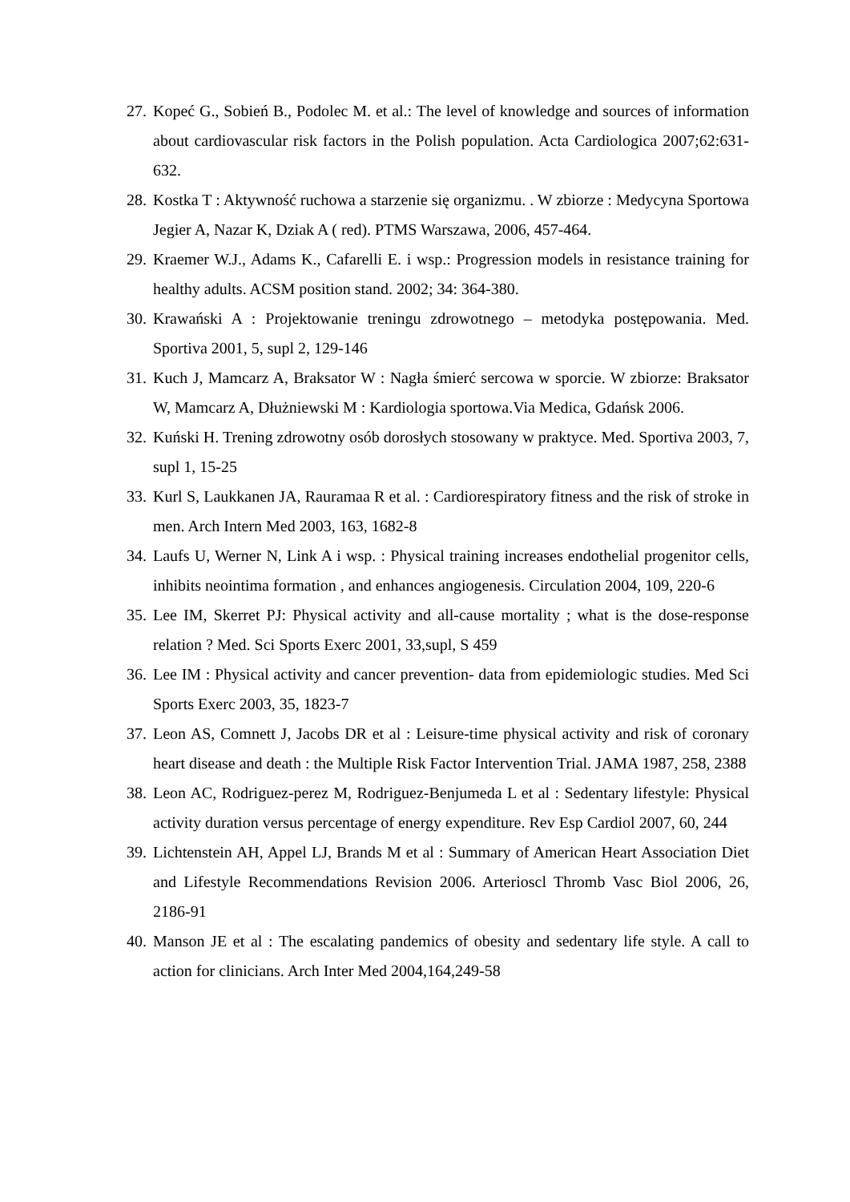27. Kopeć G., Sobień B., Podolec M. et al.: The level of knowledge and sources of information about cardiovascular risk factors in the Polish population. Acta Cardiologica 2007;62:631-632.
28. Kostka T : Aktywność ruchowa a starzenie się organizmu. . W zbiorze : Medycyna Sportowa Jegier A, Nazar K, Dziak A ( red). PTMS Warszawa, 2006, 457-464.
29. Kraemer W.J., Adams K., Cafarelli E. i wsp.: Progression models in resistance training for healthy adults. ACSM position stand. 2002; 34: 364-380.
30. Krawański A : Projektowanie treningu zdrowotnego – metodyka postępowania. Med. Sportiva 2001, 5, supl 2, 129-146
31. Kuch J, Mamcarz A, Braksator W : Nagła śmierć sercowa w sporcie. W zbiorze: Braksator W, Mamcarz A, Dłużniewski M : Kardiologia sportowa.Via Medica, Gdańsk 2006.
32. Kuński H. Trening zdrowotny osób dorosłych stosowany w praktyce. Med. Sportiva 2003, 7, supl 1, 15-25
33. Kurl S, Laukkanen JA, Rauramaa R et al. : Cardiorespiratory fitness and the risk of stroke in men. Arch Intern Med 2003, 163, 1682-8
34. Laufs U, Werner N, Link A i wsp. : Physical training increases endothelial progenitor cells, inhibits neointima formation , and enhances angiogenesis. Circulation 2004, 109, 220-6
35. Lee IM, Skerret PJ: Physical activity and all-cause mortality ; what is the dose-response relation ? Med. Sci Sports Exerc 2001, 33,supl, S 459
36. Lee IM : Physical activity and cancer prevention- data from epidemiologic studies. Med Sci Sports Exerc 2003, 35, 1823-7
37. Leon AS, Comnett J, Jacobs DR et al : Leisure-time physical activity and risk of coronary heart disease and death : the Multiple Risk Factor Intervention Trial. JAMA 1987, 258, 2388
38. Leon AC, Rodriguez-perez M, Rodriguez-Benjumeda L et al : Sedentary lifestyle: Physical activity duration versus percentage of energy expenditure. Rev Esp Cardiol 2007, 60, 244
39. Lichtenstein AH, Appel LJ, Brands M et al : Summary of American Heart Association Diet and Lifestyle Recommendations Revision 2006. Arterioscl Thromb Vasc Biol 2006, 26, 2186-91
40. Manson JE et al : The escalating pandemics of obesity and sedentary life style. A call to action for clinicians. Arch Inter Med 2004,164,249-58